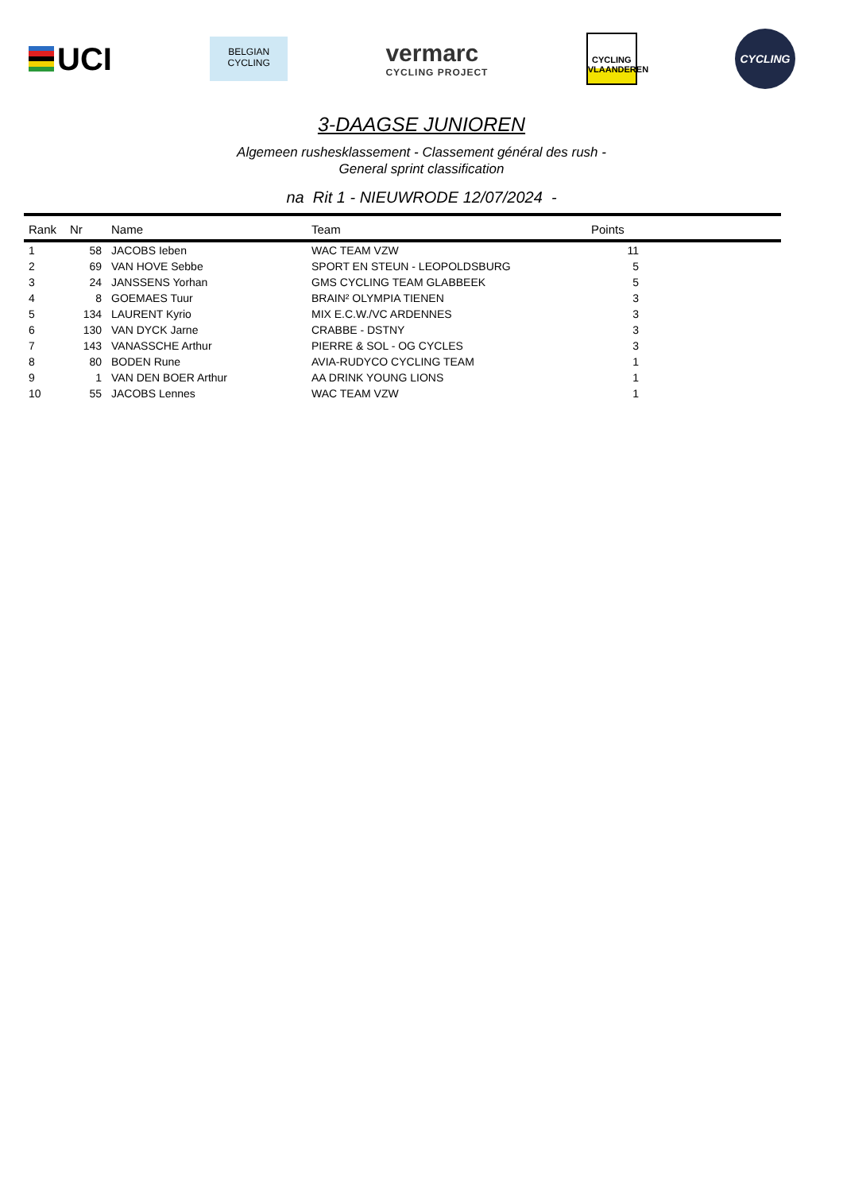UCI
BELGIAN
CYCLING
vermarc
CYCLING PROJECT
CYCLING
VLAANDEREN
CYCLING
3-DAAGSE JUNIOREN
Algemeen rushesklassement - Classement général des rush -
General sprint classification
na Rit 1 - NIEUWRODE 12/07/2024 -
| Rank | Nr | Name | Team | Points | |
| --- | --- | --- | --- | --- | --- |
| 1 | 58 | JACOBS Ieben | WAC TEAM VZW | 11 | |
| 2 | 69 | VAN HOVE Sebbe | SPORT EN STEUN - LEOPOLDSBURG | 5 | |
| 3 | 24 | JANSSENS Yorhan | GMS CYCLING TEAM GLABBEEK | 5 | |
| 4 | 8 | GOEMAES Tuur | BRAIN² OLYMPIA TIENEN | 3 | |
| 5 | 134 | LAURENT Kyrio | MIX E.C.W./VC ARDENNES | 3 | |
| 6 | 130 | VAN DYCK Jarne | CRABBE - DSTNY | 3 | |
| 7 | 143 | VANASSCHE Arthur | PIERRE & SOL - OG CYCLES | 3 | |
| 8 | 80 | BODEN Rune | AVIA-RUDYCO CYCLING TEAM | 1 | |
| 9 | 1 | VAN DEN BOER Arthur | AA DRINK YOUNG LIONS | 1 | |
| 10 | 55 | JACOBS Lennes | WAC TEAM VZW | 1 | |